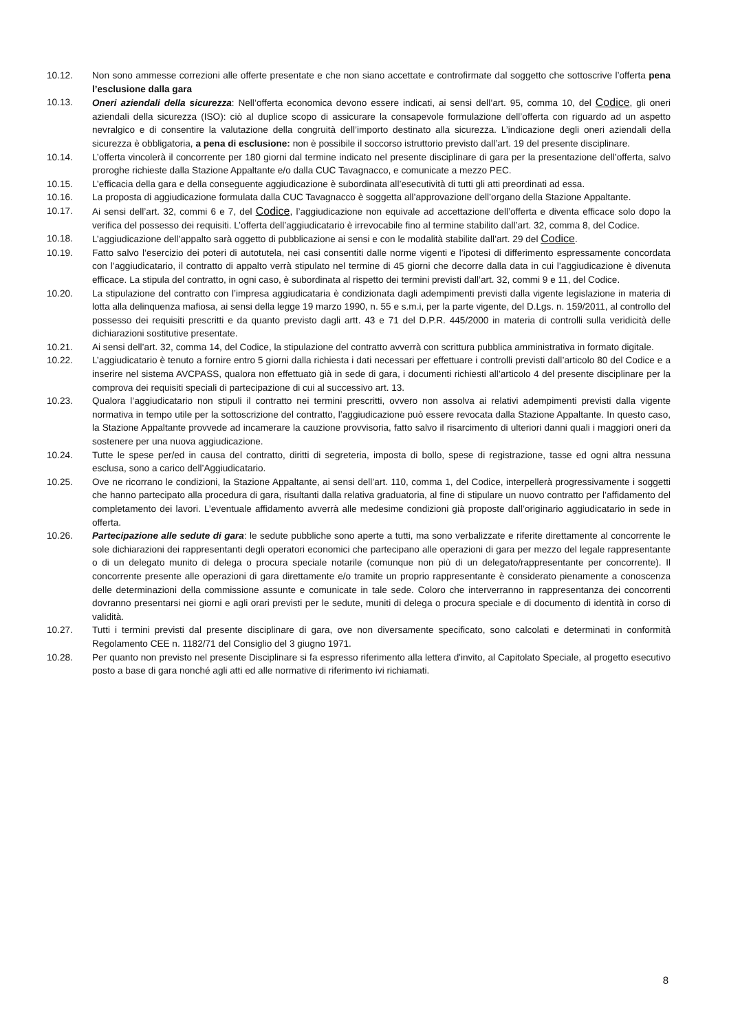10.12. Non sono ammesse correzioni alle offerte presentate e che non siano accettate e controfirmate dal soggetto che sottoscrive l’offerta pena l’esclusione dalla gara
10.13. Oneri aziendali della sicurezza: Nell’offerta economica devono essere indicati, ai sensi dell’art. 95, comma 10, del Codice, gli oneri aziendali della sicurezza (ISO): ciò al duplice scopo di assicurare la consapevole formulazione dell’offerta con riguardo ad un aspetto nevralgico e di consentire la valutazione della congruità dell’importo destinato alla sicurezza. L’indicazione degli oneri aziendali della sicurezza è obbligatoria, a pena di esclusione: non è possibile il soccorso istruttorio previsto dall’art. 19 del presente disciplinare.
10.14. L’offerta vincolerà il concorrente per 180 giorni dal termine indicato nel presente disciplinare di gara per la presentazione dell’offerta, salvo proroghe richieste dalla Stazione Appaltante e/o dalla CUC Tavagnacco, e comunicate a mezzo PEC.
10.15. L’efficacia della gara e della conseguente aggiudicazione è subordinata all’esecutività di tutti gli atti preordinati ad essa.
10.16. La proposta di aggiudicazione formulata dalla CUC Tavagnacco è soggetta all’approvazione dell’organo della Stazione Appaltante.
10.17. Ai sensi dell’art. 32, commi 6 e 7, del Codice, l’aggiudicazione non equivale ad accettazione dell’offerta e diventa efficace solo dopo la verifica del possesso dei requisiti. L’offerta dell’aggiudicatario è irrevocabile fino al termine stabilito dall’art. 32, comma 8, del Codice.
10.18. L’aggiudicazione dell’appalto sarà oggetto di pubblicazione ai sensi e con le modalità stabilite dall’art. 29 del Codice.
10.19. Fatto salvo l’esercizio dei poteri di autotutela, nei casi consentiti dalle norme vigenti e l’ipotesi di differimento espressamente concordata con l’aggiudicatario, il contratto di appalto verrà stipulato nel termine di 45 giorni che decorre dalla data in cui l’aggiudicazione è divenuta efficace. La stipula del contratto, in ogni caso, è subordinata al rispetto dei termini previsti dall’art. 32, commi 9 e 11, del Codice.
10.20. La stipulazione del contratto con l’impresa aggiudicataria è condizionata dagli adempimenti previsti dalla vigente legislazione in materia di lotta alla delinquenza mafiosa, ai sensi della legge 19 marzo 1990, n. 55 e s.m.i, per la parte vigente, del D.Lgs. n. 159/2011, al controllo del possesso dei requisiti prescritti e da quanto previsto dagli artt. 43 e 71 del D.P.R. 445/2000 in materia di controlli sulla veridicità delle dichiarazioni sostitutive presentate.
10.21. Ai sensi dell’art. 32, comma 14, del Codice, la stipulazione del contratto avverrà con scrittura pubblica amministrativa in formato digitale.
10.22. L’aggiudicatario è tenuto a fornire entro 5 giorni dalla richiesta i dati necessari per effettuare i controlli previsti dall’articolo 80 del Codice e a inserire nel sistema AVCPASS, qualora non effettuato già in sede di gara, i documenti richiesti all’articolo 4 del presente disciplinare per la comprova dei requisiti speciali di partecipazione di cui al successivo art. 13.
10.23. Qualora l’aggiudicatario non stipuli il contratto nei termini prescritti, ovvero non assolva ai relativi adempimenti previsti dalla vigente normativa in tempo utile per la sottoscrizione del contratto, l’aggiudicazione può essere revocata dalla Stazione Appaltante. In questo caso, la Stazione Appaltante provvede ad incamerare la cauzione provvisoria, fatto salvo il risarcimento di ulteriori danni quali i maggiori oneri da sostenere per una nuova aggiudicazione.
10.24. Tutte le spese per/ed in causa del contratto, diritti di segreteria, imposta di bollo, spese di registrazione, tasse ed ogni altra nessuna esclusa, sono a carico dell’Aggiudicatario.
10.25. Ove ne ricorrano le condizioni, la Stazione Appaltante, ai sensi dell’art. 110, comma 1, del Codice, interpellerà progressivamente i soggetti che hanno partecipato alla procedura di gara, risultanti dalla relativa graduatoria, al fine di stipulare un nuovo contratto per l’affidamento del completamento dei lavori. L’eventuale affidamento avverrà alle medesime condizioni già proposte dall’originario aggiudicatario in sede in offerta.
10.26. Partecipazione alle sedute di gara: le sedute pubbliche sono aperte a tutti, ma sono verbalizzate e riferite direttamente al concorrente le sole dichiarazioni dei rappresentanti degli operatori economici che partecipano alle operazioni di gara per mezzo del legale rappresentante o di un delegato munito di delega o procura speciale notarile (comunque non più di un delegato/rappresentante per concorrente). Il concorrente presente alle operazioni di gara direttamente e/o tramite un proprio rappresentante è considerato pienamente a conoscenza delle determinazioni della commissione assunte e comunicate in tale sede. Coloro che interverranno in rappresentanza dei concorrenti dovranno presentarsi nei giorni e agli orari previsti per le sedute, muniti di delega o procura speciale e di documento di identità in corso di validità.
10.27. Tutti i termini previsti dal presente disciplinare di gara, ove non diversamente specificato, sono calcolati e determinati in conformità Regolamento CEE n. 1182/71 del Consiglio del 3 giugno 1971.
10.28. Per quanto non previsto nel presente Disciplinare si fa espresso riferimento alla lettera d'invito, al Capitolato Speciale, al progetto esecutivo posto a base di gara nonché agli atti ed alle normative di riferimento ivi richiamati.
8